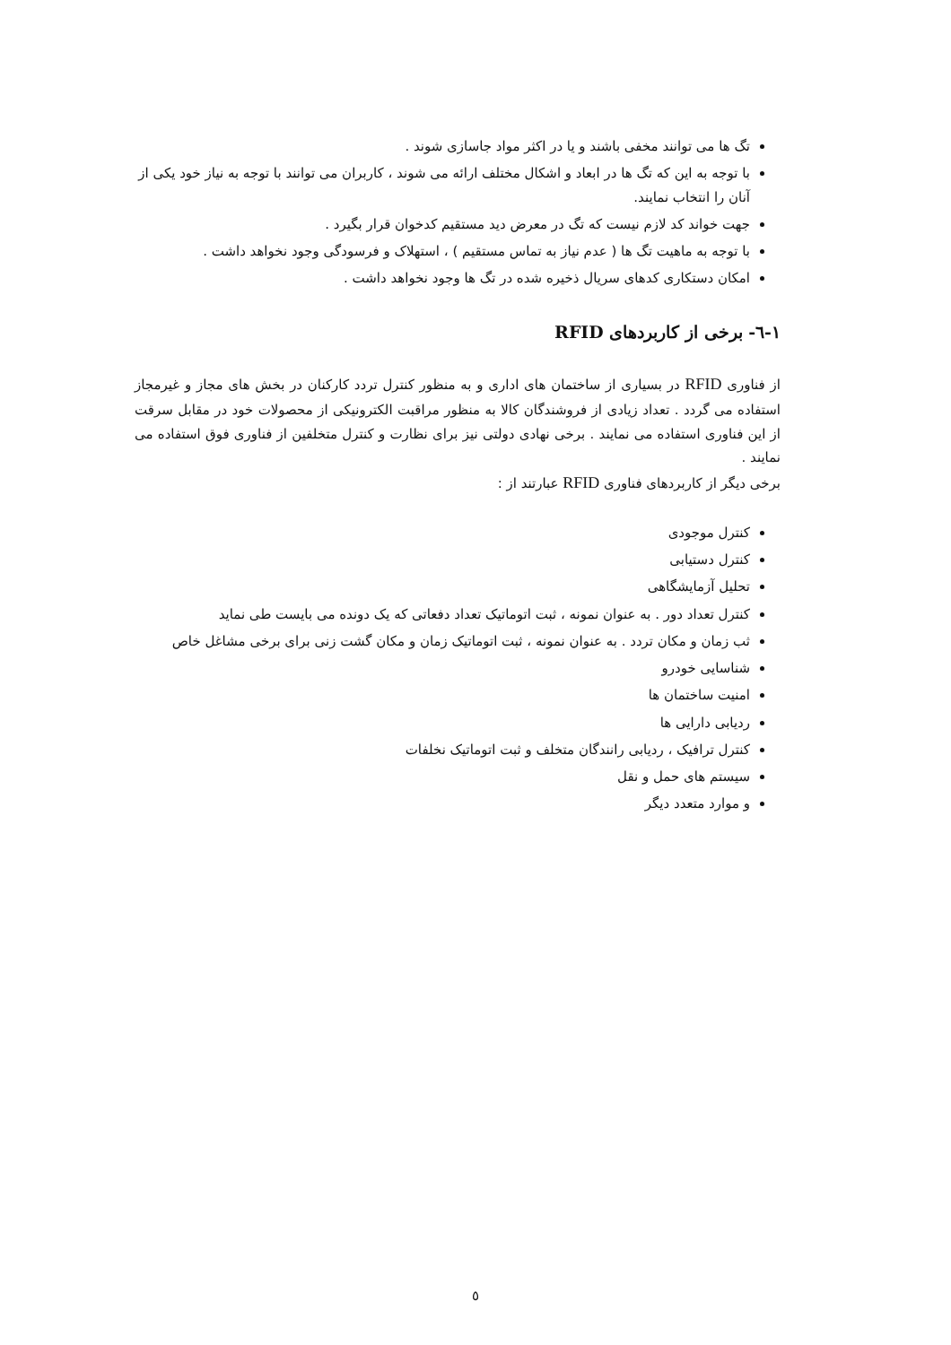تگ ها می توانند مخفی باشند و یا در اکثر مواد جاسازی شوند .
با توجه به این که تگ ها در ابعاد و اشکال مختلف ارائه می شوند ، کاربران می توانند با توجه به نیاز خود یکی از آنان را انتخاب نمایند.
جهت خواند کد لازم نیست که تگ در معرض دید مستقیم کدخوان قرار بگیرد .
با توجه به ماهیت تگ ها ( عدم نیاز به تماس مستقیم ) ، استهلاک و فرسودگی وجود نخواهد داشت .
امکان دستکاری کدهای سریال ذخیره شده در تگ ها وجود نخواهد داشت .
۱-٦- برخی از کاربردهای RFID
از فناوری RFID در بسیاری از ساختمان های اداری و به منظور کنترل تردد کارکنان در بخش های مجاز و غیرمجاز استفاده می گردد . تعداد زیادی از فروشندگان کالا به منظور مراقبت الکترونیکی از محصولات خود در مقابل سرقت از این فناوری استفاده می نمایند . برخی نهادی دولتی نیز برای نظارت و کنترل متخلفین از فناوری فوق استفاده می نمایند .
برخی دیگر از کاربردهای فناوری RFID عبارتند از :
کنترل موجودی
کنترل دستیابی
تحلیل آزمایشگاهی
کنترل تعداد دور . به عنوان نمونه ، ثبت اتوماتیک تعداد دفعاتی که یک دونده می بایست طی نماید
ثب زمان و مکان تردد . به عنوان نمونه ، ثبت اتوماتیک زمان و مکان گشت زنی برای برخی مشاغل خاص
شناسایی خودرو
امنیت ساختمان ها
ردیابی دارایی ها
کنترل ترافیک ، ردیابی رانندگان متخلف و ثبت اتوماتیک نخلفات
سیستم های حمل و نقل
و موارد متعدد دیگر
٥